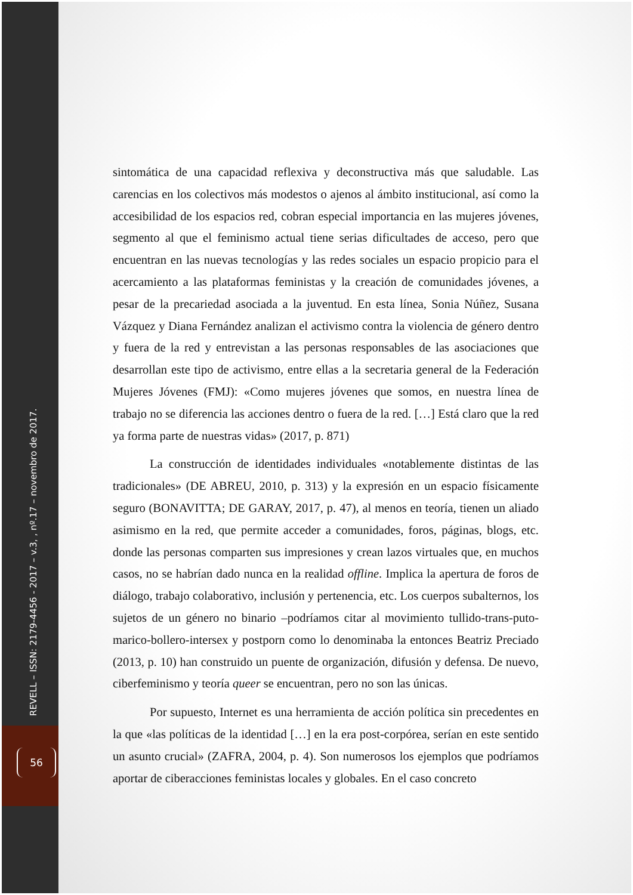REVELL – ISSN: 2179-4456 - 2017 – v.3, , nº.17 – novembro de 2017.
56
sintomática de una capacidad reflexiva y deconstructiva más que saludable. Las carencias en los colectivos más modestos o ajenos al ámbito institucional, así como la accesibilidad de los espacios red, cobran especial importancia en las mujeres jóvenes, segmento al que el feminismo actual tiene serias dificultades de acceso, pero que encuentran en las nuevas tecnologías y las redes sociales un espacio propicio para el acercamiento a las plataformas feministas y la creación de comunidades jóvenes, a pesar de la precariedad asociada a la juventud. En esta línea, Sonia Núñez, Susana Vázquez y Diana Fernández analizan el activismo contra la violencia de género dentro y fuera de la red y entrevistan a las personas responsables de las asociaciones que desarrollan este tipo de activismo, entre ellas a la secretaria general de la Federación Mujeres Jóvenes (FMJ): «Como mujeres jóvenes que somos, en nuestra línea de trabajo no se diferencia las acciones dentro o fuera de la red. […] Está claro que la red ya forma parte de nuestras vidas» (2017, p. 871)
La construcción de identidades individuales «notablemente distintas de las tradicionales» (DE ABREU, 2010, p. 313) y la expresión en un espacio físicamente seguro (BONAVITTA; DE GARAY, 2017, p. 47), al menos en teoría, tienen un aliado asimismo en la red, que permite acceder a comunidades, foros, páginas, blogs, etc. donde las personas comparten sus impresiones y crean lazos virtuales que, en muchos casos, no se habrían dado nunca en la realidad offline. Implica la apertura de foros de diálogo, trabajo colaborativo, inclusión y pertenencia, etc. Los cuerpos subalternos, los sujetos de un género no binario –podríamos citar al movimiento tullido-trans-puto-marico-bollero-intersex y postporn como lo denominaba la entonces Beatriz Preciado (2013, p. 10) han construido un puente de organización, difusión y defensa. De nuevo, ciberfeminismo y teoría queer se encuentran, pero no son las únicas.
Por supuesto, Internet es una herramienta de acción política sin precedentes en la que «las políticas de la identidad […] en la era post-corpórea, serían en este sentido un asunto crucial» (ZAFRA, 2004, p. 4). Son numerosos los ejemplos que podríamos aportar de ciberacciones feministas locales y globales. En el caso concreto